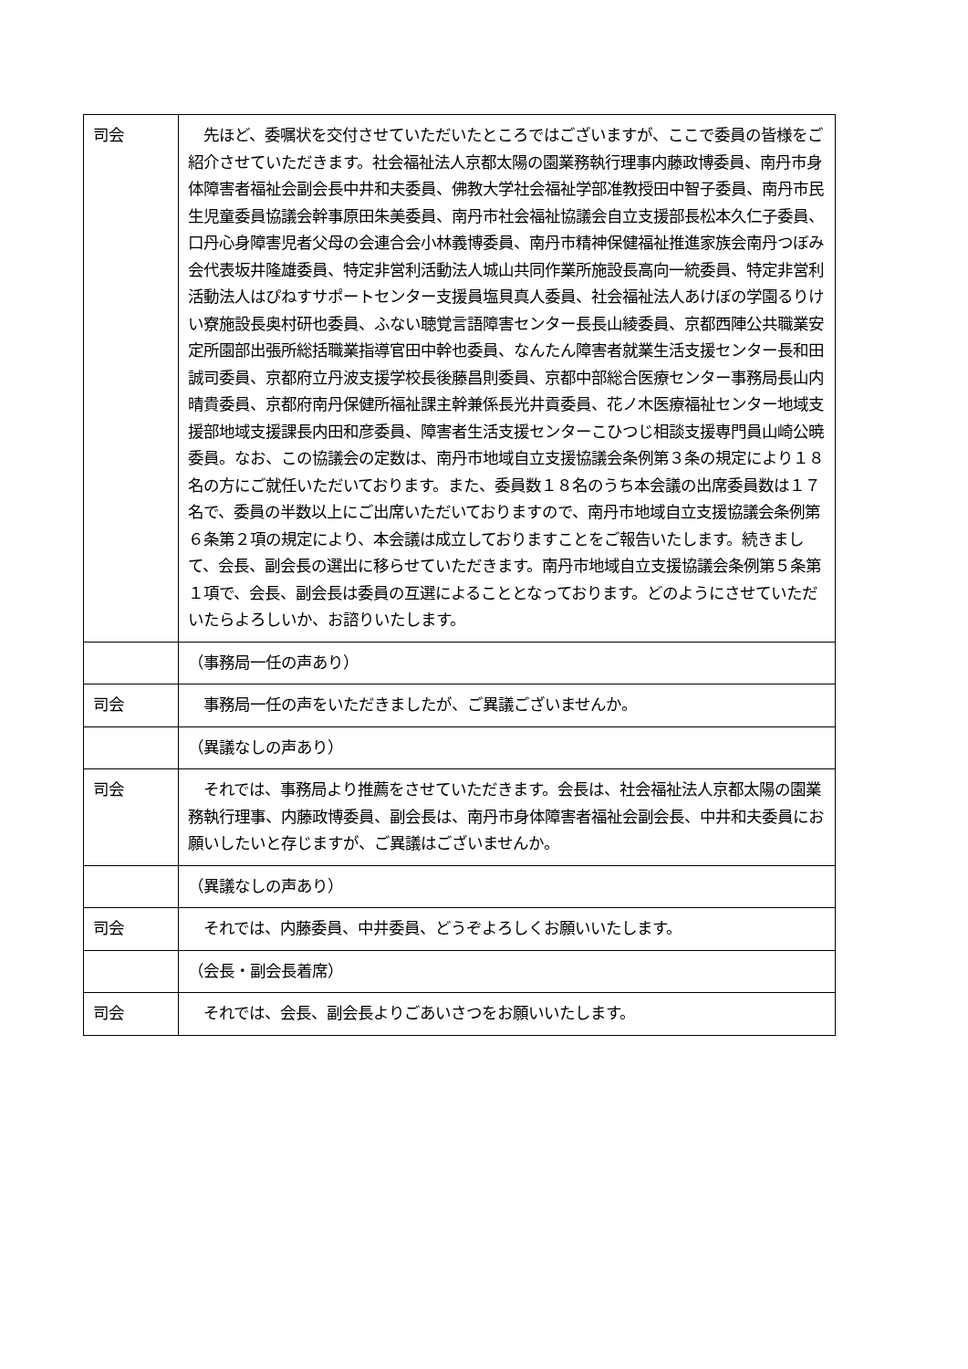| 司会 | 先ほど、委嘱状を交付させていただいたところではございますが、ここで委員の皆様をご紹介させていただきます。社会福祉法人京都太陽の園業務執行理事内藤政博委員、南丹市身体障害者福祉会副会長中井和夫委員、佛教大学社会福祉学部准教授田中智子委員、南丹市民生児童委員協議会幹事原田朱美委員、南丹市社会福祉協議会自立支援部長松本久仁子委員、口丹心身障害児者父母の会連合会小林義博委員、南丹市精神保健福祉推進家族会南丹つぼみ会代表坂井隆雄委員、特定非営利活動法人城山共同作業所施設長高向一統委員、特定非営利活動法人はぴねすサポートセンター支援員塩貝真人委員、社会福祉法人あけぼの学園るりけい寮施設長奥村研也委員、ふない聴覚言語障害センター長長山綾委員、京都西陣公共職業安定所園部出張所総括職業指導官田中幹也委員、なんたん障害者就業生活支援センター長和田誠司委員、京都府立丹波支援学校長後藤昌則委員、京都中部総合医療センター事務局長山内晴貴委員、京都府南丹保健所福祉課主幹兼係長光井貢委員、花ノ木医療福祉センター地域支援部地域支援課長内田和彦委員、障害者生活支援センターこひつじ相談支援専門員山崎公暁委員。なお、この協議会の定数は、南丹市地域自立支援協議会条例第３条の規定により１８名の方にご就任いただいております。また、委員数１８名のうち本会議の出席委員数は１７名で、委員の半数以上にご出席いただいておりますので、南丹市地域自立支援協議会条例第６条第２項の規定により、本会議は成立しておりますことをご報告いたします。続きまして、会長、副会長の選出に移らせていただきます。南丹市地域自立支援協議会条例第５条第１項で、会長、副会長は委員の互選によることとなっております。どのようにさせていただいたらよろしいか、お諮りいたします。 |
| | （事務局一任の声あり） |
| 司会 | 事務局一任の声をいただきましたが、ご異議ございませんか。 |
| | （異議なしの声あり） |
| 司会 | それでは、事務局より推薦をさせていただきます。会長は、社会福祉法人京都太陽の園業務執行理事、内藤政博委員、副会長は、南丹市身体障害者福祉会副会長、中井和夫委員にお願いしたいと存じますが、ご異議はございませんか。 |
| | （異議なしの声あり） |
| 司会 | それでは、内藤委員、中井委員、どうぞよろしくお願いいたします。 |
| | （会長・副会長着席） |
| 司会 | それでは、会長、副会長よりごあいさつをお願いいたします。 |